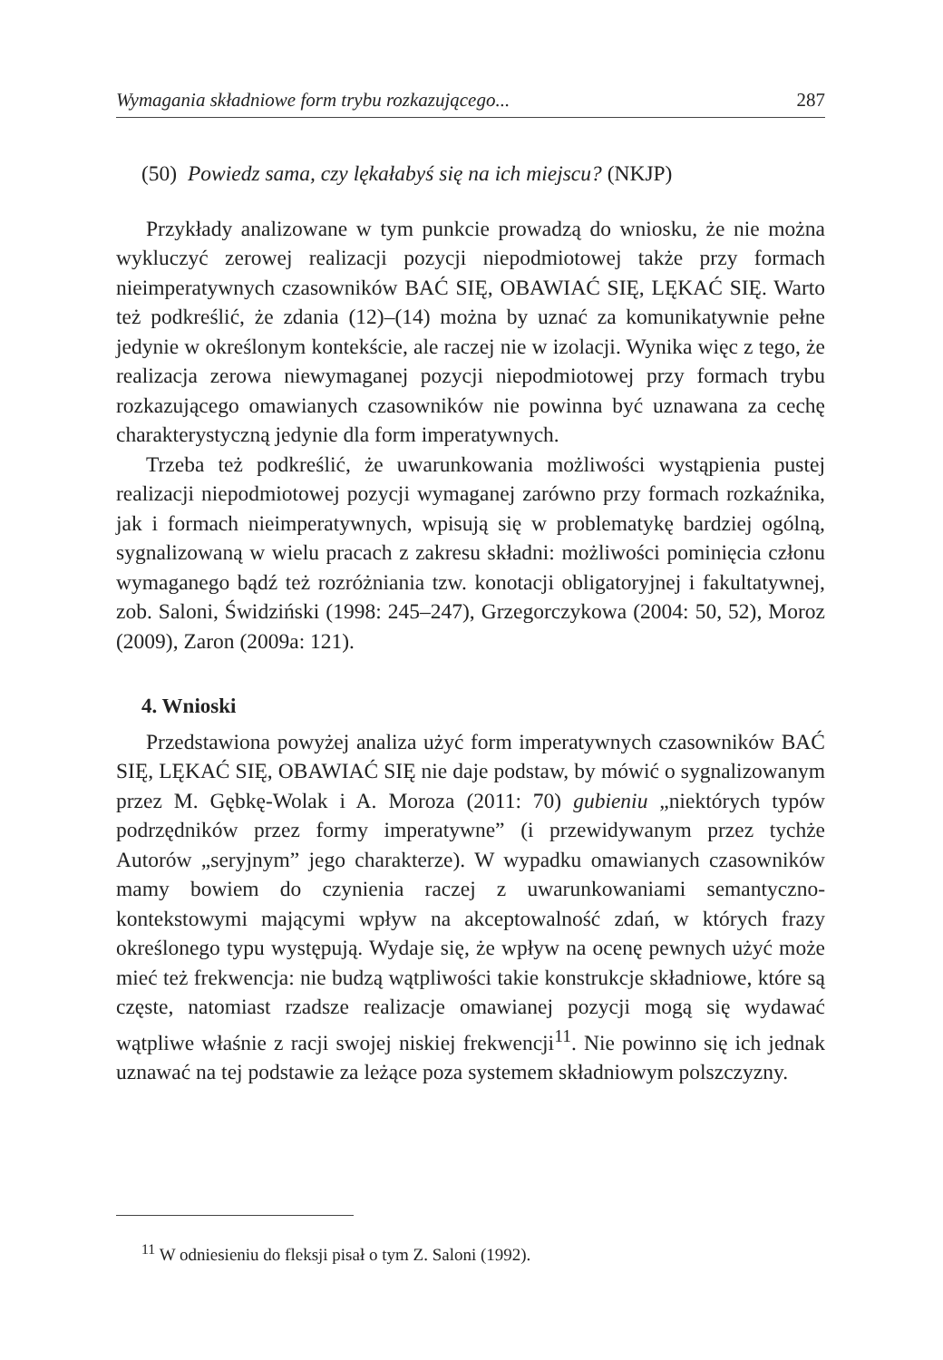Wymagania składniowe form trybu rozkazującego... 287
(50) Powiedz sama, czy lękałabyś się na ich miejscu? (NKJP)
Przykłady analizowane w tym punkcie prowadzą do wniosku, że nie można wykluczyć zerowej realizacji pozycji niepodmiotowej także przy formach nieimperatywnych czasowników BAĆ SIĘ, OBAWIAĆ SIĘ, LĘKAĆ SIĘ. Warto też podkreślić, że zdania (12)–(14) można by uznać za komunikatywnie pełne jedynie w określonym kontekście, ale raczej nie w izolacji. Wynika więc z tego, że realizacja zerowa niewymaganej pozycji niepodmiotowej przy formach trybu rozkazującego omawianych czasowników nie powinna być uznawana za cechę charakterystyczną jedynie dla form imperatywnych.
Trzeba też podkreślić, że uwarunkowania możliwości wystąpienia pustej realizacji niepodmiotowej pozycji wymaganej zarówno przy formach rozkaźnika, jak i formach nieimperatywnych, wpisują się w problematykę bardziej ogólną, sygnalizowaną w wielu pracach z zakresu składni: możliwości pominięcia członu wymaganego bądź też rozróżniania tzw. konotacji obligatoryjnej i fakultatywnej, zob. Saloni, Świdziński (1998: 245–247), Grzegorczykowa (2004: 50, 52), Moroz (2009), Zaron (2009a: 121).
4. Wnioski
Przedstawiona powyżej analiza użyć form imperatywnych czasowników BAĆ SIĘ, LĘKAĆ SIĘ, OBAWIAĆ SIĘ nie daje podstaw, by mówić o sygnalizowanym przez M. Gębkę-Wolak i A. Moroza (2011: 70) gubieniu „niektórych typów podrzędników przez formy imperatywne” (i przewidywanym przez tychże Autorów „seryjnym” jego charakterze). W wypadku omawianych czasowników mamy bowiem do czynienia raczej z uwarunkowaniami semantyczno-kontekstowymi mającymi wpływ na akceptowalność zdań, w których frazy określonego typu występują. Wydaje się, że wpływ na ocenę pewnych użyć może mieć też frekwencja: nie budzą wątpliwości takie konstrukcje składniowe, które są częste, natomiast rzadsze realizacje omawianej pozycji mogą się wydawać wątpliwe właśnie z racji swojej niskiej frekwencji<sup>11</sup>. Nie powinno się ich jednak uznawać na tej podstawie za leżące poza systemem składniowym polszczyzny.
<sup>11</sup> W odniesieniu do fleksji pisał o tym Z. Saloni (1992).